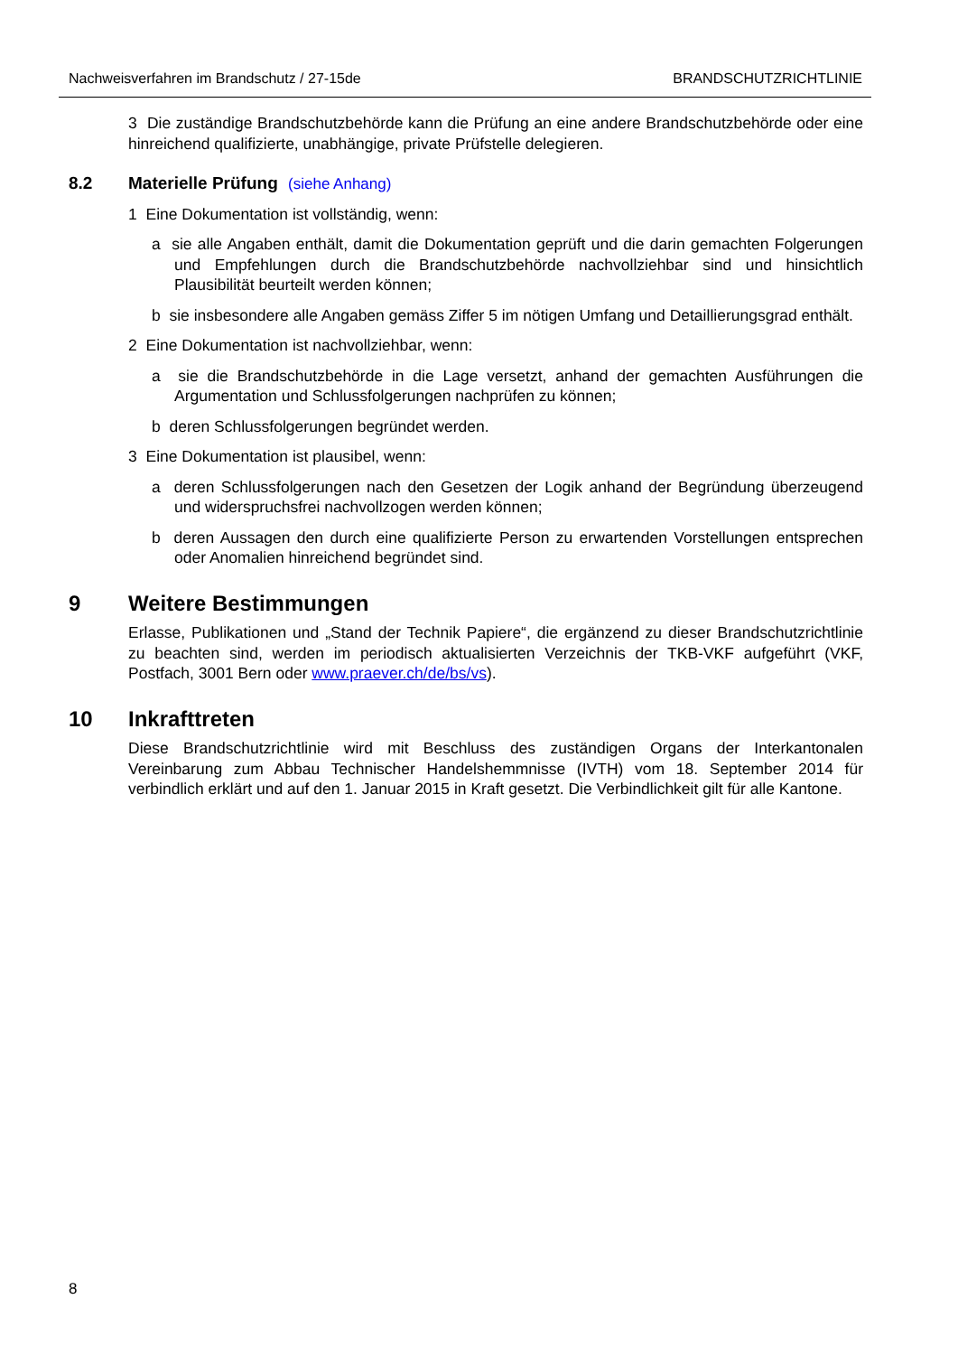Nachweisverfahren im Brandschutz / 27-15de BRANDSCHUTZRICHTLINIE
3 Die zuständige Brandschutzbehörde kann die Prüfung an eine andere Brandschutzbehörde oder eine hinreichend qualifizierte, unabhängige, private Prüfstelle delegieren.
8.2 Materielle Prüfung (siehe Anhang)
1 Eine Dokumentation ist vollständig, wenn:
a sie alle Angaben enthält, damit die Dokumentation geprüft und die darin gemachten Folgerungen und Empfehlungen durch die Brandschutzbehörde nachvollziehbar sind und hinsichtlich Plausibilität beurteilt werden können;
b sie insbesondere alle Angaben gemäss Ziffer 5 im nötigen Umfang und Detaillierungsgrad enthält.
2 Eine Dokumentation ist nachvollziehbar, wenn:
a sie die Brandschutzbehörde in die Lage versetzt, anhand der gemachten Ausführungen die Argumentation und Schlussfolgerungen nachprüfen zu können;
b deren Schlussfolgerungen begründet werden.
3 Eine Dokumentation ist plausibel, wenn:
a deren Schlussfolgerungen nach den Gesetzen der Logik anhand der Begründung überzeugend und widerspruchsfrei nachvollzogen werden können;
b deren Aussagen den durch eine qualifizierte Person zu erwartenden Vorstellungen entsprechen oder Anomalien hinreichend begründet sind.
9 Weitere Bestimmungen
Erlasse, Publikationen und „Stand der Technik Papiere“, die ergänzend zu dieser Brandschutzrichtlinie zu beachten sind, werden im periodisch aktualisierten Verzeichnis der TKB-VKF aufgeführt (VKF, Postfach, 3001 Bern oder www.praever.ch/de/bs/vs).
10 Inkrafttreten
Diese Brandschutzrichtlinie wird mit Beschluss des zuständigen Organs der Interkantonalen Vereinbarung zum Abbau Technischer Handelshemmnisse (IVTH) vom 18. September 2014 für verbindlich erklärt und auf den 1. Januar 2015 in Kraft gesetzt. Die Verbindlichkeit gilt für alle Kantone.
8